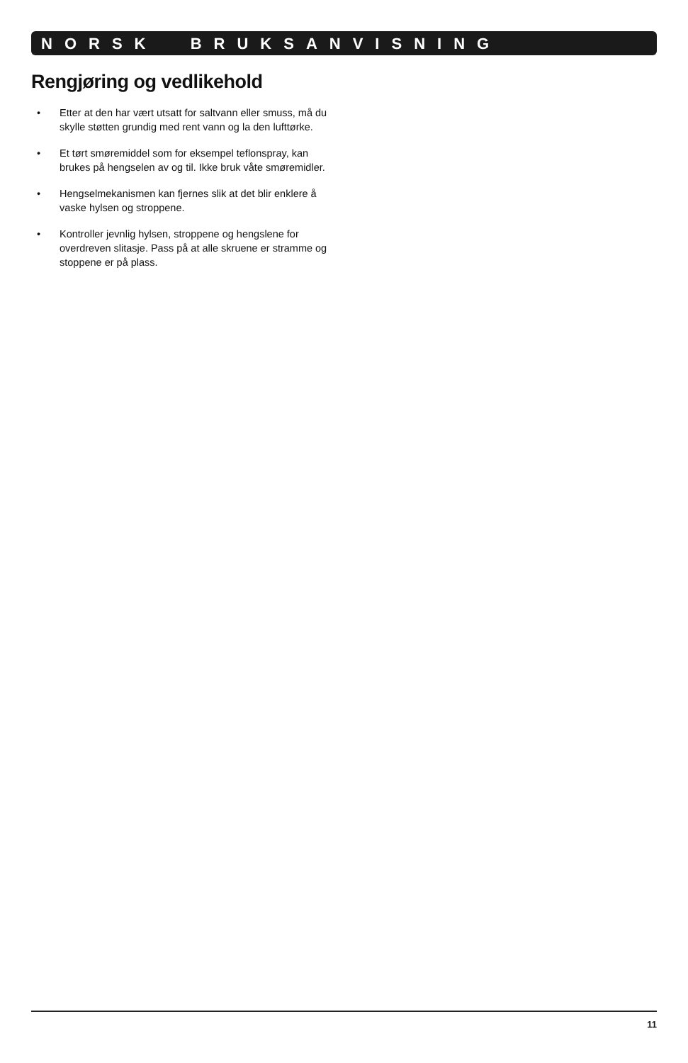NORSK BRUKSANVISNING
Rengjøring og vedlikehold
• Etter at den har vært utsatt for saltvann eller smuss, må du skylle støtten grundig med rent vann og la den lufttørke.
• Et tørt smøremiddel som for eksempel teflonspray, kan brukes på hengselen av og til. Ikke bruk våte smøremidler.
• Hengselmekanismen kan fjernes slik at det blir enklere å vaske hylsen og stroppene.
• Kontroller jevnlig hylsen, stroppene og hengslene for overdreven slitasje. Pass på at alle skruene er stramme og stoppene er på plass.
11